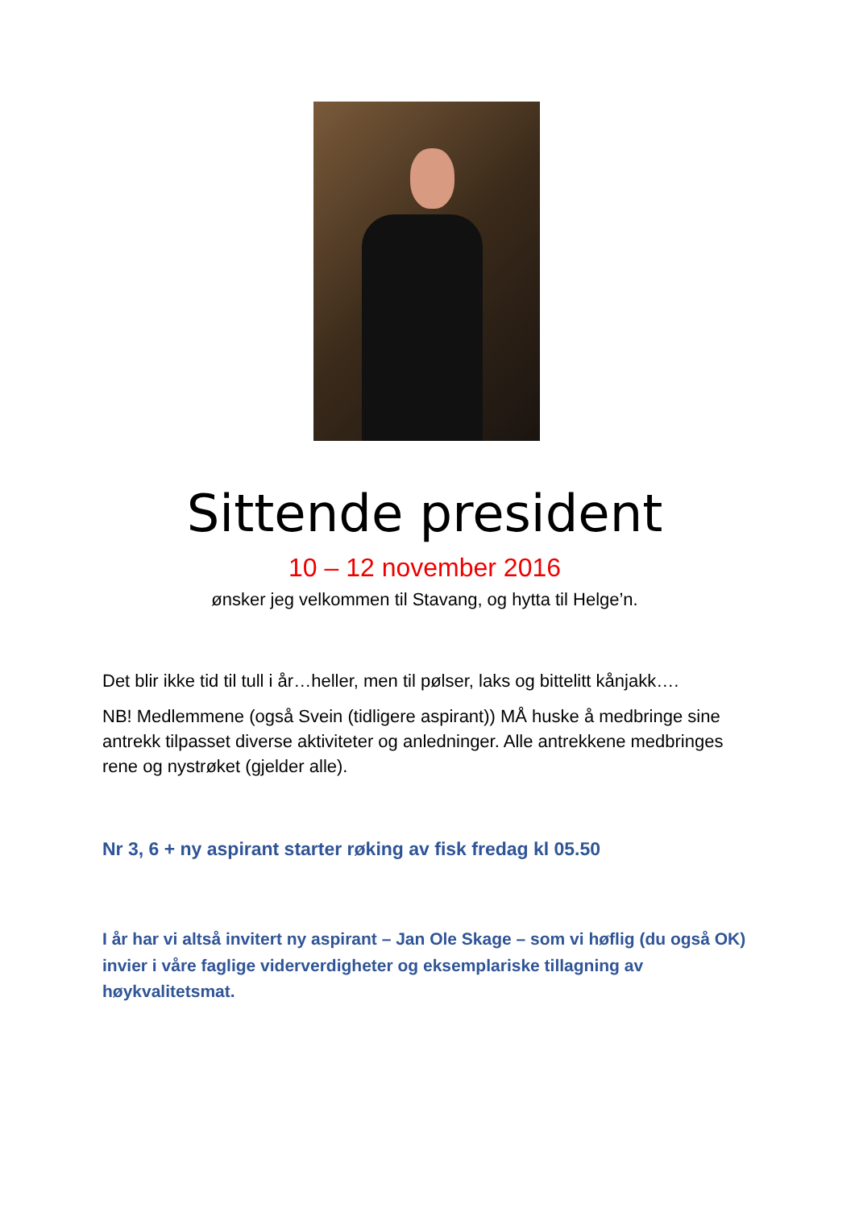Sittende president
10 – 12 november 2016
ønsker jeg velkommen til Stavang, og hytta til Helge’n.
Det blir ikke tid til tull i år…heller, men til pølser, laks og bittelitt kånjakk….
NB! Medlemmene (også Svein (tidligere aspirant)) MÅ huske å medbringe sine antrekk tilpasset diverse aktiviteter og anledninger. Alle antrekkene medbringes rene og nystrøket (gjelder alle).
Nr 3, 6 + ny aspirant starter røking av fisk fredag kl 05.50
I år har vi altså invitert ny aspirant – Jan Ole Skage – som vi høflig (du også OK) invier i våre faglige viderverdigheter og eksemplariske tillagning av høykvalitetsmat.